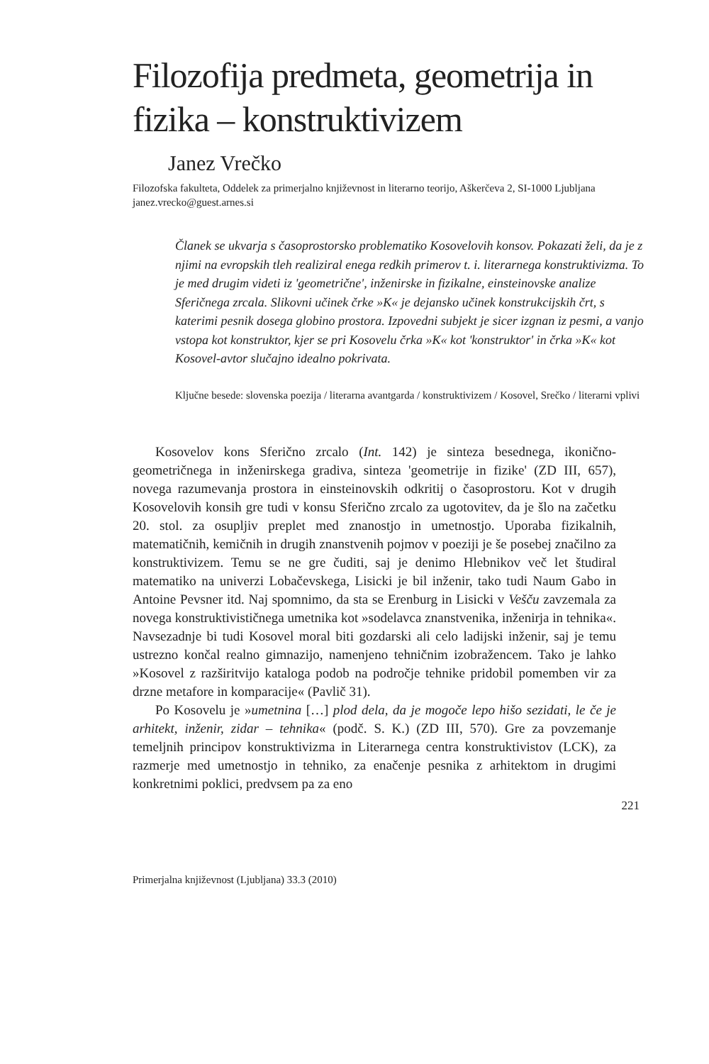Filozofija predmeta, geometrija in fizika – konstruktivizem
Janez Vrečko
Filozofska fakulteta, Oddelek za primerjalno književnost in literarno teorijo, Aškerčeva 2, SI-1000 Ljubljana
janez.vrecko@guest.arnes.si
Članek se ukvarja s časoprostorsko problematiko Kosovelovih konsov. Pokazati želi, da je z njimi na evropskih tleh realiziral enega redkih primerov t. i. literarnega konstruktivizma. To je med drugim videti iz 'geometrične', inženirske in fizikalne, einsteinovske analize Sferičnega zrcala. Slikovni učinek črke »K« je dejansko učinek konstrukcijskih črt, s katerimi pesnik dosega globino prostora. Izpovedni subjekt je sicer izgnan iz pesmi, a vanjo vstopa kot konstruktor, kjer se pri Kosovelu črka »K« kot 'konstruktor' in črka »K« kot Kosovel-avtor slučajno idealno pokrivata.
Ključne besede: slovenska poezija / literarna avantgarda / konstruktivizem / Kosovel, Srečko / literarni vplivi
Kosovelov kons Sferično zrcalo (Int. 142) je sinteza besednega, ikonično-geometričnega in inženirskega gradiva, sinteza 'geometrije in fizike' (ZD III, 657), novega razumevanja prostora in einsteinovskih odkritij o časoprostoru. Kot v drugih Kosovelovih konsih gre tudi v konsu Sferično zrcalo za ugotovitev, da je šlo na začetku 20. stol. za osupljiv preplet med znanostjo in umetnostjo. Uporaba fizikalnih, matematičnih, kemičnih in drugih znanstvenih pojmov v poeziji je še posebej značilno za konstruktivizem. Temu se ne gre čuditi, saj je denimo Hlebnikov več let študiral matematiko na univerzi Lobačevskega, Lisicki je bil inženir, tako tudi Naum Gabo in Antoine Pevsner itd. Naj spomnimo, da sta se Erenburg in Lisicki v Vešču zavzemala za novega konstruktivističnega umetnika kot »sodelavca znanstvenika, inženirja in tehnika«. Navsezadnje bi tudi Kosovel moral biti gozdarski ali celo ladijski inženir, saj je temu ustrezno končal realno gimnazijo, namenjeno tehničnim izobražencem. Tako je lahko »Kosovel z razširitvijo kataloga podob na področje tehnike pridobil pomemben vir za drzne metafore in komparacije« (Pavlič 31).
Po Kosovelu je »umetnina […] plod dela, da je mogoče lepo hišo sezidati, le če je arhitekt, inženir, zidar – tehnika« (podč. S. K.) (ZD III, 570). Gre za povzemanje temeljnih principov konstruktivizma in Literarnega centra konstruktivistov (LCK), za razmerje med umetnostjo in tehniko, za enačenje pesnika z arhitektom in drugimi konkretnimi poklici, predvsem pa za eno
221
Primerjalna književnost (Ljubljana) 33.3 (2010)